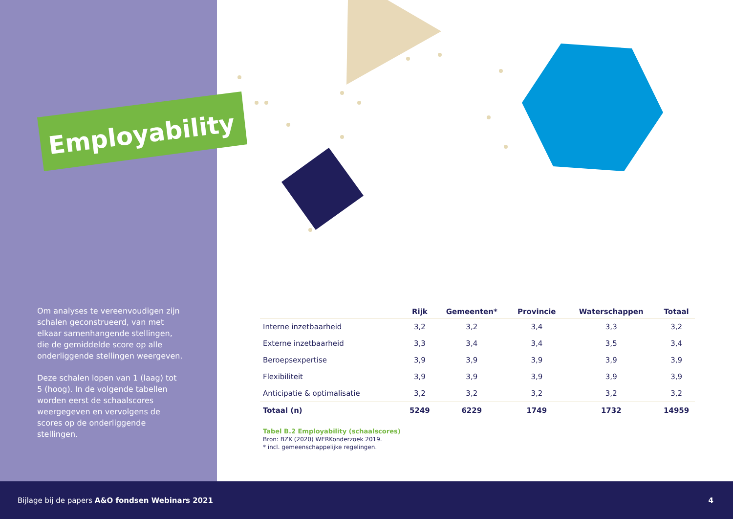Employability
Om analyses te vereenvoudigen zijn schalen geconstrueerd, van met elkaar samenhangende stellingen, die de gemiddelde score op alle onderliggende stellingen weergeven.
Deze schalen lopen van 1 (laag) tot 5 (hoog). In de volgende tabellen worden eerst de schaalscores weergegeven en vervolgens de scores op de onderliggende stellingen.
| | Rijk | Gemeenten* | Provincie | Waterschappen | Totaal |
| --- | --- | --- | --- | --- | --- |
| Interne inzetbaarheid | 3,2 | 3,2 | 3,4 | 3,3 | 3,2 |
| Externe inzetbaarheid | 3,3 | 3,4 | 3,4 | 3,5 | 3,4 |
| Beroepsexpertise | 3,9 | 3,9 | 3,9 | 3,9 | 3,9 |
| Flexibiliteit | 3,9 | 3,9 | 3,9 | 3,9 | 3,9 |
| Anticipatie & optimalisatie | 3,2 | 3,2 | 3,2 | 3,2 | 3,2 |
| Totaal (n) | 5249 | 6229 | 1749 | 1732 | 14959 |
Tabel B.2 Employability (schaalscores)
Bron: BZK (2020) WERKonderzoek 2019.
* incl. gemeenschappelijke regelingen.
Bijlage bij de papers A&O fondsen Webinars 2021 4